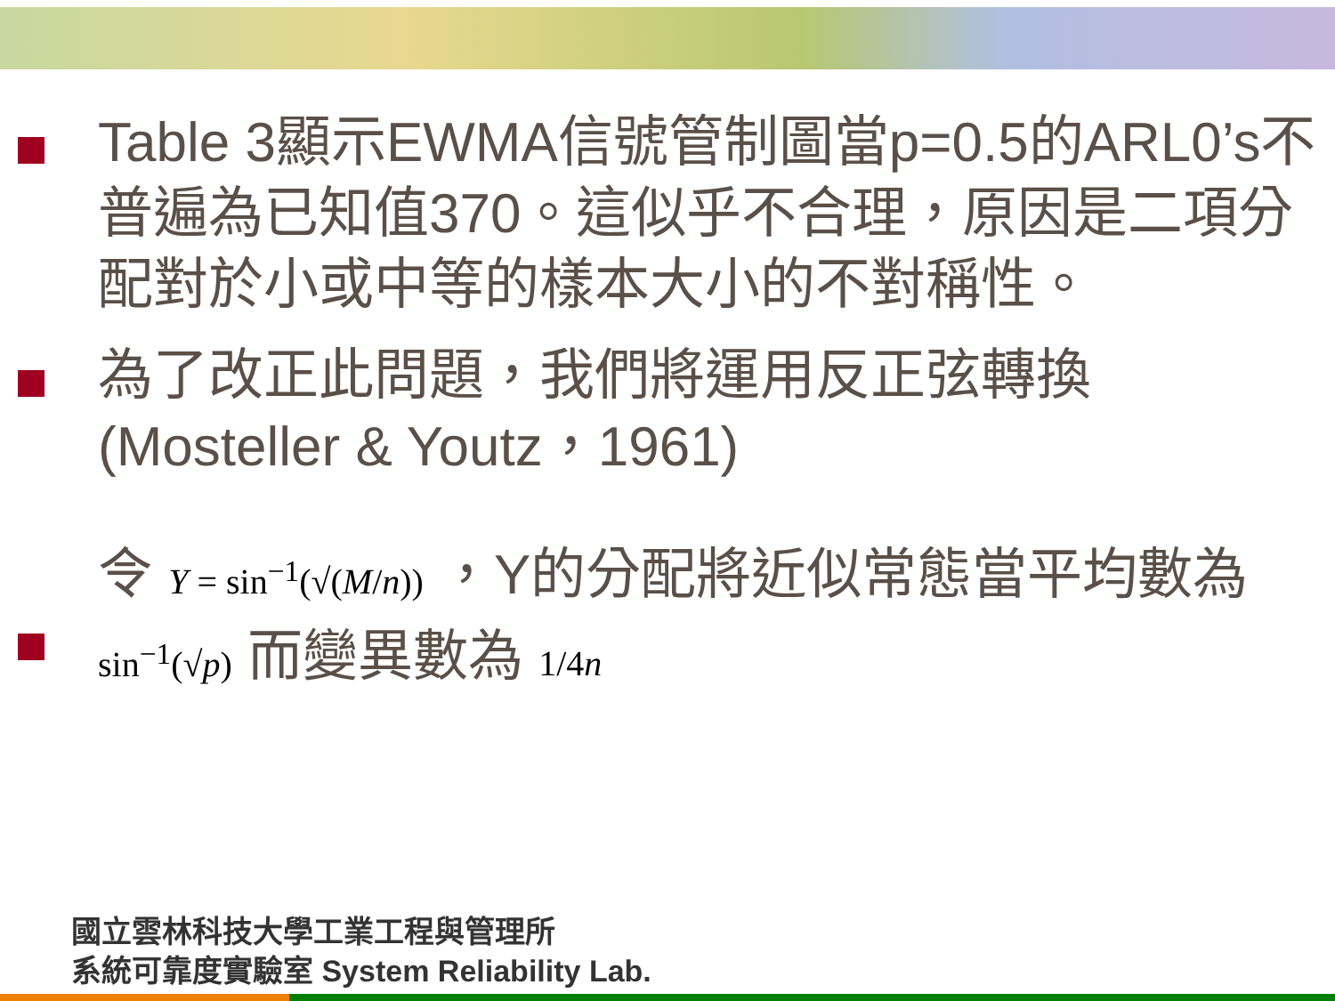Table 3顯示EWMA信號管制圖當p=0.5的ARL0’s不普遍為已知值370。這似乎不合理，原因是二項分配對於小或中等的樣本大小的不對稱性。
為了改正此問題，我們將運用反正弦轉換(Mosteller & Youtz，1961)
令 Y = sin<sup>−1</sup>(√(M/n)) ，Y的分配將近似常態當平均數為 sin<sup>−1</sup>(√p) 而變異數為 1/4n
國立雲林科技大學工業工程與管理所
系統可靠度實驗室 System Reliability Lab.